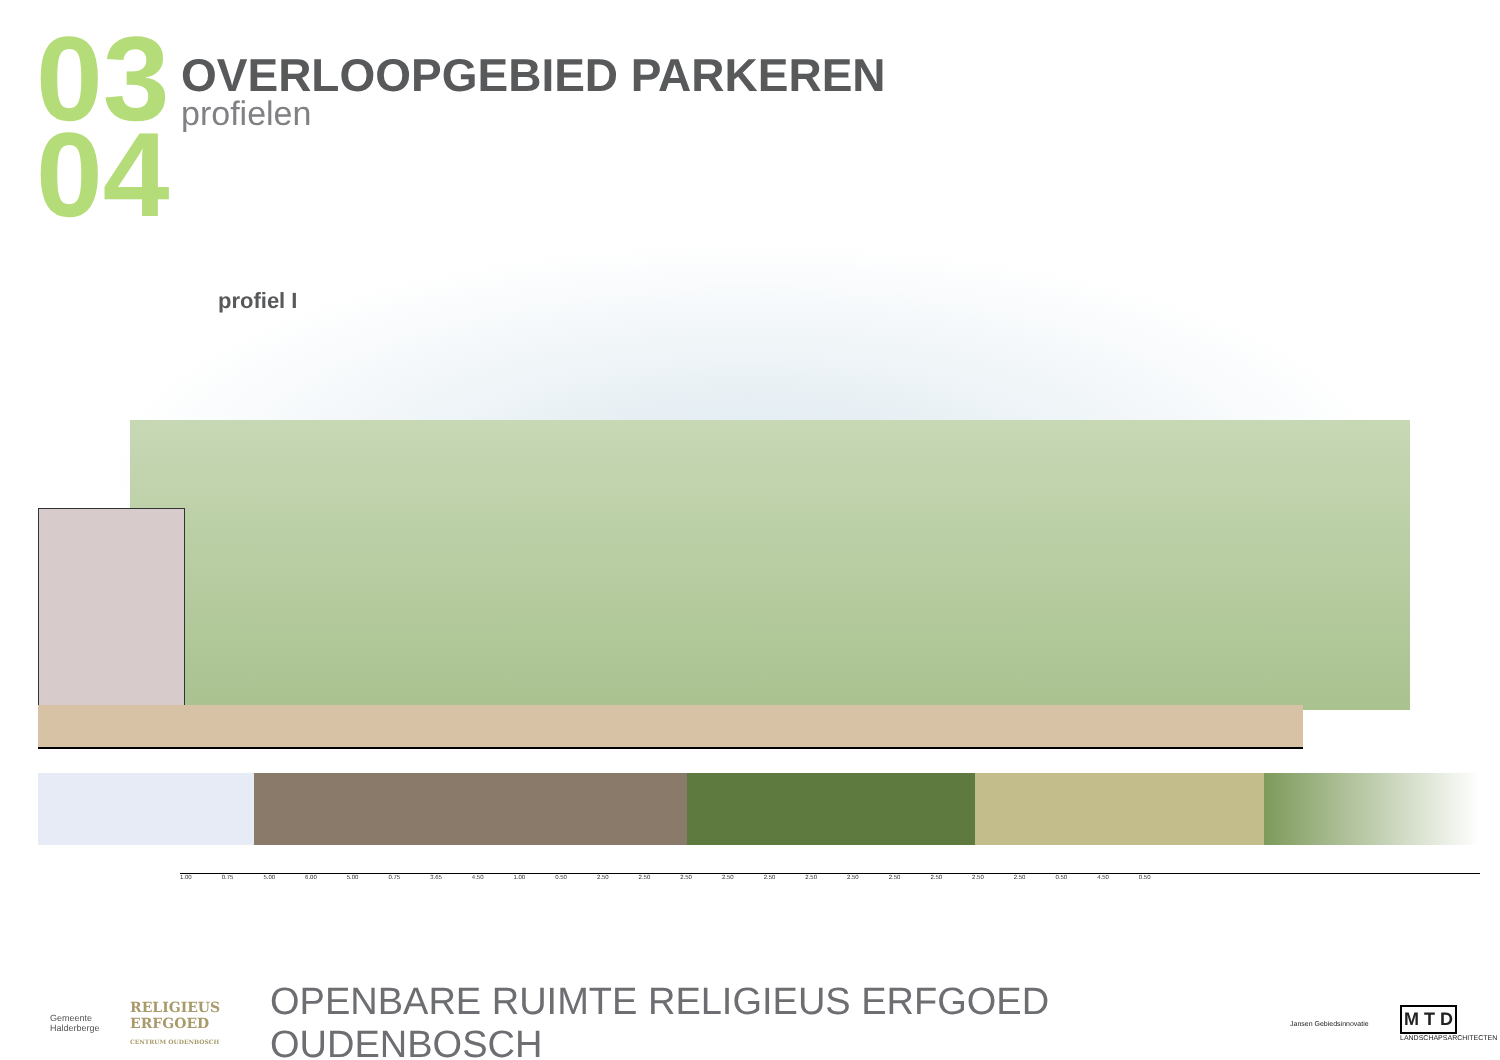03
04
OVERLOOPGEBIED PARKEREN
profielen
profiel I
1.00 0.75 5.00 6.00 5.00 0.75 3.65 4.50 1.00 0.50 2.50 2.50 2.50 2.50 2.50 2.50 2.50 2.50 2.50 2.50 2.50 0.50 4.50 0.50
Gemeente Halderberge
RELIGIEUS ERFGOED
CENTRUM OUDENBOSCH
OPENBARE RUIMTE RELIGIEUS ERFGOED OUDENBOSCH
Jansen Gebiedsinnovatie
M T D
LANDSCHAPSARCHITECTEN